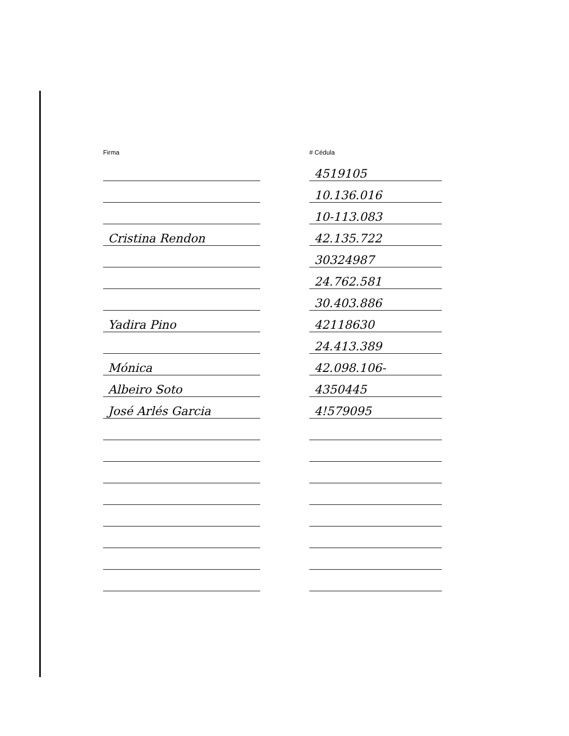| Firma | | # Cédula |
| --- | --- | --- |
| | | 4519105 |
| | | 10.136.016 |
| | | 10-113.083 |
| Cristina Rendon | | 42.135.722 |
| | | 30324987 |
| | | 24.762.581 |
| | | 30.403.886 |
| Yadira Pino | | 42118630 |
| | | 24.413.389 |
| Mónica | | 42.098.106- |
| Albeiro Soto | | 4350445 |
| José Arlés Garcia | | 4!579095 |